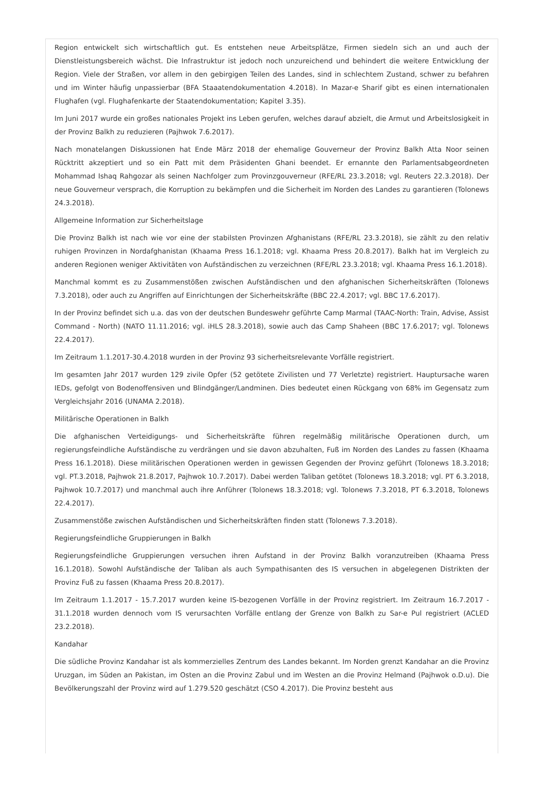Region entwickelt sich wirtschaftlich gut. Es entstehen neue Arbeitsplätze, Firmen siedeln sich an und auch der Dienstleistungsbereich wächst. Die Infrastruktur ist jedoch noch unzureichend und behindert die weitere Entwicklung der Region. Viele der Straßen, vor allem in den gebirgigen Teilen des Landes, sind in schlechtem Zustand, schwer zu befahren und im Winter häufig unpassierbar (BFA Staaatendokumentation 4.2018). In Mazar-e Sharif gibt es einen internationalen Flughafen (vgl. Flughafenkarte der Staatendokumentation; Kapitel 3.35).
Im Juni 2017 wurde ein großes nationales Projekt ins Leben gerufen, welches darauf abzielt, die Armut und Arbeitslosigkeit in der Provinz Balkh zu reduzieren (Pajhwok 7.6.2017).
Nach monatelangen Diskussionen hat Ende März 2018 der ehemalige Gouverneur der Provinz Balkh Atta Noor seinen Rücktritt akzeptiert und so ein Patt mit dem Präsidenten Ghani beendet. Er ernannte den Parlamentsabgeordneten Mohammad Ishaq Rahgozar als seinen Nachfolger zum Provinzgouverneur (RFE/RL 23.3.2018; vgl. Reuters 22.3.2018). Der neue Gouverneur versprach, die Korruption zu bekämpfen und die Sicherheit im Norden des Landes zu garantieren (Tolonews 24.3.2018).
Allgemeine Information zur Sicherheitslage
Die Provinz Balkh ist nach wie vor eine der stabilsten Provinzen Afghanistans (RFE/RL 23.3.2018), sie zählt zu den relativ ruhigen Provinzen in Nordafghanistan (Khaama Press 16.1.2018; vgl. Khaama Press 20.8.2017). Balkh hat im Vergleich zu anderen Regionen weniger Aktivitäten von Aufständischen zu verzeichnen (RFE/RL 23.3.2018; vgl. Khaama Press 16.1.2018).
Manchmal kommt es zu Zusammenstößen zwischen Aufständischen und den afghanischen Sicherheitskräften (Tolonews 7.3.2018), oder auch zu Angriffen auf Einrichtungen der Sicherheitskräfte (BBC 22.4.2017; vgl. BBC 17.6.2017).
In der Provinz befindet sich u.a. das von der deutschen Bundeswehr geführte Camp Marmal (TAAC-North: Train, Advise, Assist Command - North) (NATO 11.11.2016; vgl. iHLS 28.3.2018), sowie auch das Camp Shaheen (BBC 17.6.2017; vgl. Tolonews 22.4.2017).
Im Zeitraum 1.1.2017-30.4.2018 wurden in der Provinz 93 sicherheitsrelevante Vorfälle registriert.
Im gesamten Jahr 2017 wurden 129 zivile Opfer (52 getötete Zivilisten und 77 Verletzte) registriert. Hauptursache waren IEDs, gefolgt von Bodenoffensiven und Blindgänger/Landminen. Dies bedeutet einen Rückgang von 68% im Gegensatz zum Vergleichsjahr 2016 (UNAMA 2.2018).
Militärische Operationen in Balkh
Die afghanischen Verteidigungs- und Sicherheitskräfte führen regelmäßig militärische Operationen durch, um regierungsfeindliche Aufständische zu verdrängen und sie davon abzuhalten, Fuß im Norden des Landes zu fassen (Khaama Press 16.1.2018). Diese militärischen Operationen werden in gewissen Gegenden der Provinz geführt (Tolonews 18.3.2018; vgl. PT.3.2018, Pajhwok 21.8.2017, Pajhwok 10.7.2017). Dabei werden Taliban getötet (Tolonews 18.3.2018; vgl. PT 6.3.2018, Pajhwok 10.7.2017) und manchmal auch ihre Anführer (Tolonews 18.3.2018; vgl. Tolonews 7.3.2018, PT 6.3.2018, Tolonews 22.4.2017).
Zusammenstöße zwischen Aufständischen und Sicherheitskräften finden statt (Tolonews 7.3.2018).
Regierungsfeindliche Gruppierungen in Balkh
Regierungsfeindliche Gruppierungen versuchen ihren Aufstand in der Provinz Balkh voranzutreiben (Khaama Press 16.1.2018). Sowohl Aufständische der Taliban als auch Sympathisanten des IS versuchen in abgelegenen Distrikten der Provinz Fuß zu fassen (Khaama Press 20.8.2017).
Im Zeitraum 1.1.2017 - 15.7.2017 wurden keine IS-bezogenen Vorfälle in der Provinz registriert. Im Zeitraum 16.7.2017 - 31.1.2018 wurden dennoch vom IS verursachten Vorfälle entlang der Grenze von Balkh zu Sar-e Pul registriert (ACLED 23.2.2018).
Kandahar
Die südliche Provinz Kandahar ist als kommerzielles Zentrum des Landes bekannt. Im Norden grenzt Kandahar an die Provinz Uruzgan, im Süden an Pakistan, im Osten an die Provinz Zabul und im Westen an die Provinz Helmand (Pajhwok o.D.u). Die Bevölkerungszahl der Provinz wird auf 1.279.520 geschätzt (CSO 4.2017). Die Provinz besteht aus